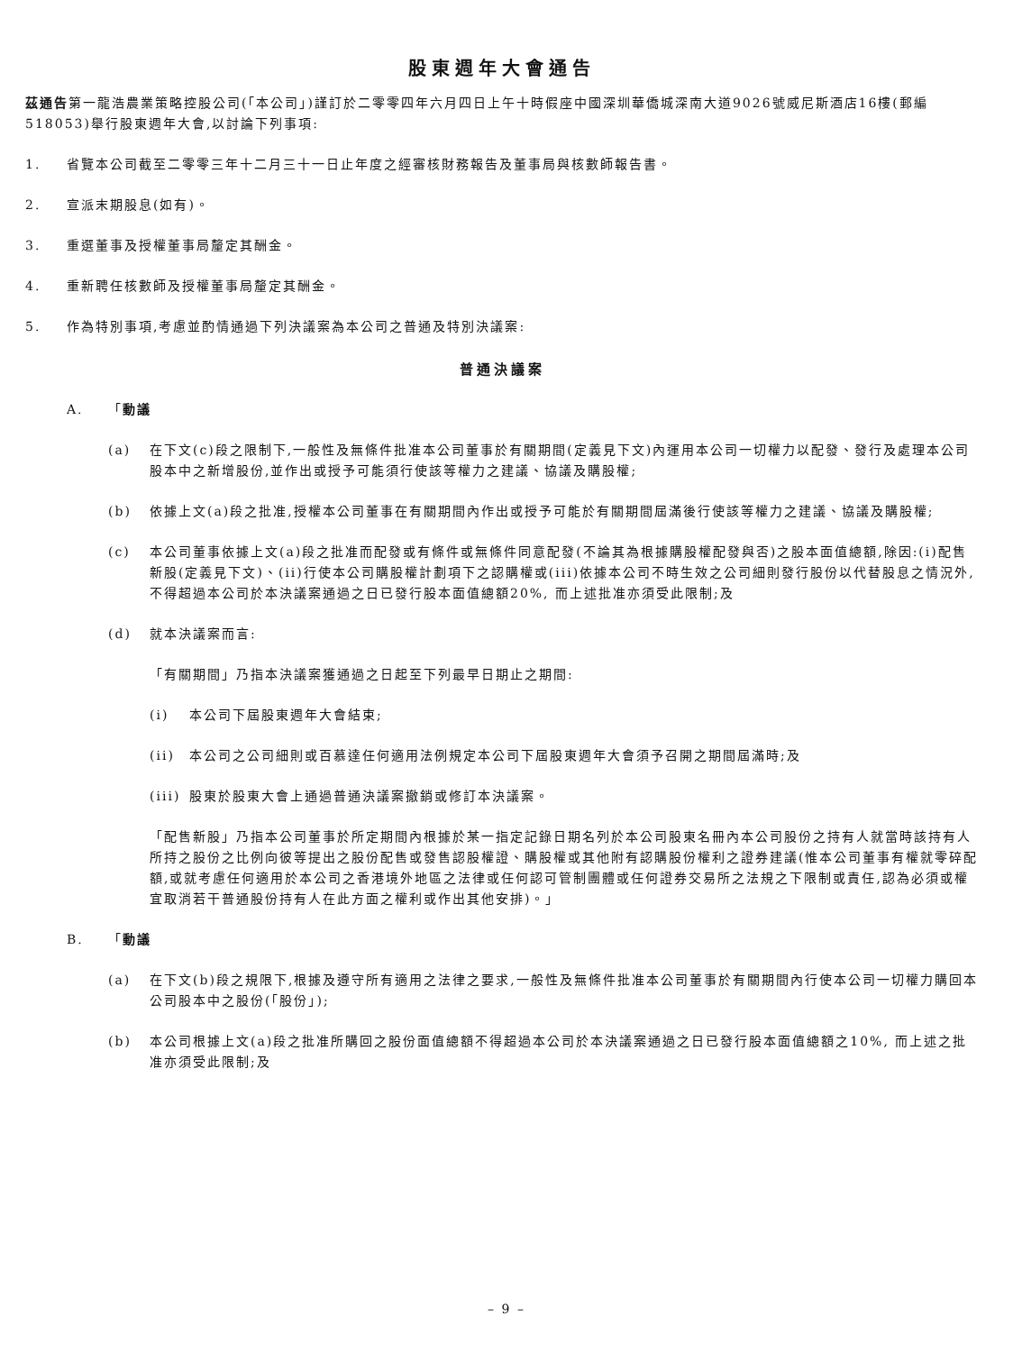股東週年大會通告
茲通告第一龍浩農業策略控股公司(「本公司」)謹訂於二零零四年六月四日上午十時假座中國深圳華僑城深南大道9026號威尼斯酒店16樓(郵編518053)舉行股東週年大會,以討論下列事項:
1. 省覽本公司截至二零零三年十二月三十一日止年度之經審核財務報告及董事局與核數師報告書。
2. 宣派末期股息(如有)。
3. 重選董事及授權董事局釐定其酬金。
4. 重新聘任核數師及授權董事局釐定其酬金。
5. 作為特別事項,考慮並酌情通過下列決議案為本公司之普通及特別決議案:
普通決議案
A. 「動議
(a) 在下文(c)段之限制下,一般性及無條件批准本公司董事於有關期間(定義見下文)內運用本公司一切權力以配發、發行及處理本公司股本中之新增股份,並作出或授予可能須行使該等權力之建議、協議及購股權;
(b) 依據上文(a)段之批准,授權本公司董事在有關期間內作出或授予可能於有關期間屆滿後行使該等權力之建議、協議及購股權;
(c) 本公司董事依據上文(a)段之批准而配發或有條件或無條件同意配發(不論其為根據購股權配發與否)之股本面值總額,除因:(i)配售新股(定義見下文)、(ii)行使本公司購股權計劃項下之認購權或(iii)依據本公司不時生效之公司細則發行股份以代替股息之情況外,不得超過本公司於本決議案通過之日已發行股本面值總額20%, 而上述批准亦須受此限制;及
(d) 就本決議案而言:
「有關期間」乃指本決議案獲通過之日起至下列最早日期止之期間:
(i) 本公司下屆股東週年大會結束;
(ii) 本公司之公司細則或百慕達任何適用法例規定本公司下屆股東週年大會須予召開之期間屆滿時;及
(iii) 股東於股東大會上通過普通決議案撤銷或修訂本決議案。
「配售新股」乃指本公司董事於所定期間內根據於某一指定記錄日期名列於本公司股東名冊內本公司股份之持有人就當時該持有人所持之股份之比例向彼等提出之股份配售或發售認股權證、購股權或其他附有認購股份權利之證券建議(惟本公司董事有權就零碎配額,或就考慮任何適用於本公司之香港境外地區之法律或任何認可管制團體或任何證券交易所之法規之下限制或責任,認為必須或權宜取消若干普通股份持有人在此方面之權利或作出其他安排)。」
B. 「動議
(a) 在下文(b)段之規限下,根據及遵守所有適用之法律之要求,一般性及無條件批准本公司董事於有關期間內行使本公司一切權力購回本公司股本中之股份(「股份」);
(b) 本公司根據上文(a)段之批准所購回之股份面值總額不得超過本公司於本決議案通過之日已發行股本面值總額之10%, 而上述之批准亦須受此限制;及
– 9 –